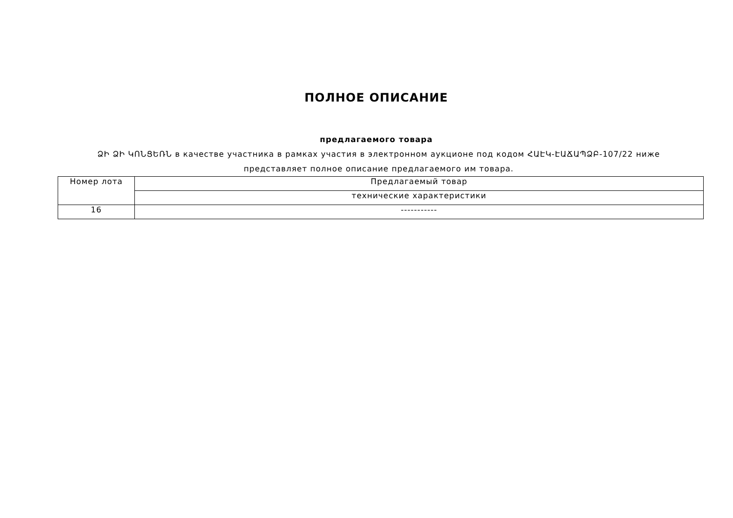ПОЛНОЕ ОПИСАНИЕ
предлагаемого товара
ՁԻ ՁԻ ԿՈՆՑԵՌՆ в качестве участника в рамках участия в электронном аукционе под кодом ՀԱԷԿ-ԷԱՃԱՊՁԲ-107/22 ниже представляет полное описание предлагаемого им товара.
| Номер лота | Предлагаемый товар |
| | технические характеристики |
| 16 | ----------- |